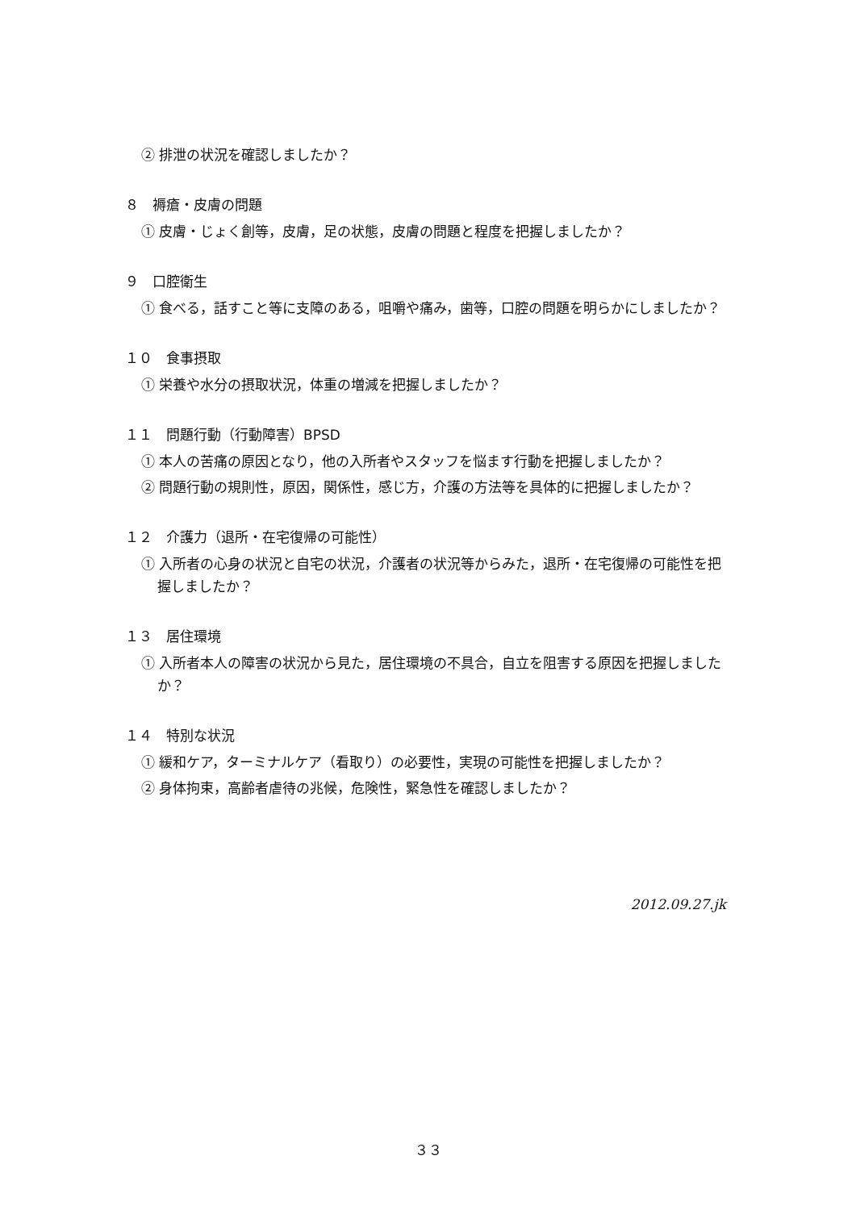② 排泄の状況を確認しましたか？
８　褥瘡・皮膚の問題
① 皮膚・じょく創等，皮膚，足の状態，皮膚の問題と程度を把握しましたか？
９　口腔衛生
① 食べる，話すこと等に支障のある，咀嚼や痛み，歯等，口腔の問題を明らかにしましたか？
１０　食事摂取
① 栄養や水分の摂取状況，体重の増減を把握しましたか？
１１　問題行動（行動障害）BPSD
① 本人の苦痛の原因となり，他の入所者やスタッフを悩ます行動を把握しましたか？
② 問題行動の規則性，原因，関係性，感じ方，介護の方法等を具体的に把握しましたか？
１２　介護力（退所・在宅復帰の可能性）
① 入所者の心身の状況と自宅の状況，介護者の状況等からみた，退所・在宅復帰の可能性を把握しましたか？
１３　居住環境
① 入所者本人の障害の状況から見た，居住環境の不具合，自立を阻害する原因を把握しましたか？
１４　特別な状況
① 緩和ケア，ターミナルケア（看取り）の必要性，実現の可能性を把握しましたか？
② 身体拘束，高齢者虐待の兆候，危険性，緊急性を確認しましたか？
2012.09.27.jk
３３